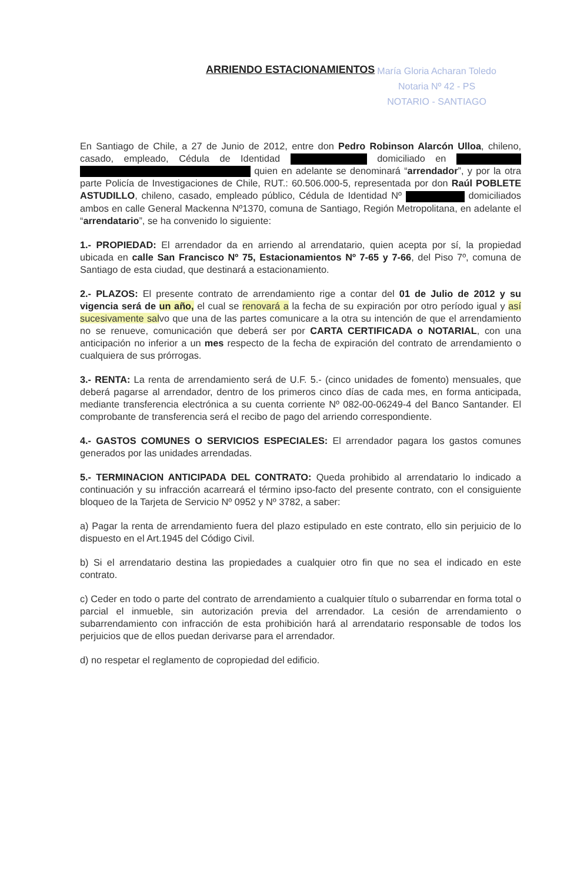ARRIENDO ESTACIONAMIENTOS
María Gloria Acharan Toledo
Notaria Nº 42 - PS
NOTARIO - SANTIAGO
En Santiago de Chile, a 27 de Junio de 2012, entre don Pedro Robinson Alarcón Ulloa, chileno, casado, empleado, Cédula de Identidad domiciliado en quien en adelante se denominará “arrendador”, y por la otra parte Policía de Investigaciones de Chile, RUT.: 60.506.000-5, representada por don Raúl POBLETE ASTUDILLO, chileno, casado, empleado público, Cédula de Identidad Nº domiciliados ambos en calle General Mackenna Nº1370, comuna de Santiago, Región Metropolitana, en adelante el “arrendatario”, se ha convenido lo siguiente:
1.- PROPIEDAD: El arrendador da en arriendo al arrendatario, quien acepta por sí, la propiedad ubicada en calle San Francisco Nº 75, Estacionamientos Nº 7-65 y 7-66, del Piso 7º, comuna de Santiago de esta ciudad, que destinará a estacionamiento.
2.- PLAZOS: El presente contrato de arrendamiento rige a contar del 01 de Julio de 2012 y su vigencia será de un año, el cual se renovará a la fecha de su expiración por otro período igual y así sucesivamente salvo que una de las partes comunicare a la otra su intención de que el arrendamiento no se renueve, comunicación que deberá ser por CARTA CERTIFICADA o NOTARIAL, con una anticipación no inferior a un mes respecto de la fecha de expiración del contrato de arrendamiento o cualquiera de sus prórrogas.
3.- RENTA: La renta de arrendamiento será de U.F. 5.- (cinco unidades de fomento) mensuales, que deberá pagarse al arrendador, dentro de los primeros cinco días de cada mes, en forma anticipada, mediante transferencia electrónica a su cuenta corriente Nº 082-00-06249-4 del Banco Santander. El comprobante de transferencia será el recibo de pago del arriendo correspondiente.
4.- GASTOS COMUNES O SERVICIOS ESPECIALES: El arrendador pagara los gastos comunes generados por las unidades arrendadas.
5.- TERMINACION ANTICIPADA DEL CONTRATO: Queda prohibido al arrendatario lo indicado a continuación y su infracción acarreará el término ipso-facto del presente contrato, con el consiguiente bloqueo de la Tarjeta de Servicio Nº 0952 y Nº 3782, a saber:
a) Pagar la renta de arrendamiento fuera del plazo estipulado en este contrato, ello sin perjuicio de lo dispuesto en el Art.1945 del Código Civil.
b) Si el arrendatario destina las propiedades a cualquier otro fin que no sea el indicado en este contrato.
c) Ceder en todo o parte del contrato de arrendamiento a cualquier título o subarrendar en forma total o parcial el inmueble, sin autorización previa del arrendador. La cesión de arrendamiento o subarrendamiento con infracción de esta prohibición hará al arrendatario responsable de todos los perjuicios que de ellos puedan derivarse para el arrendador.
d) no respetar el reglamento de copropiedad del edificio.